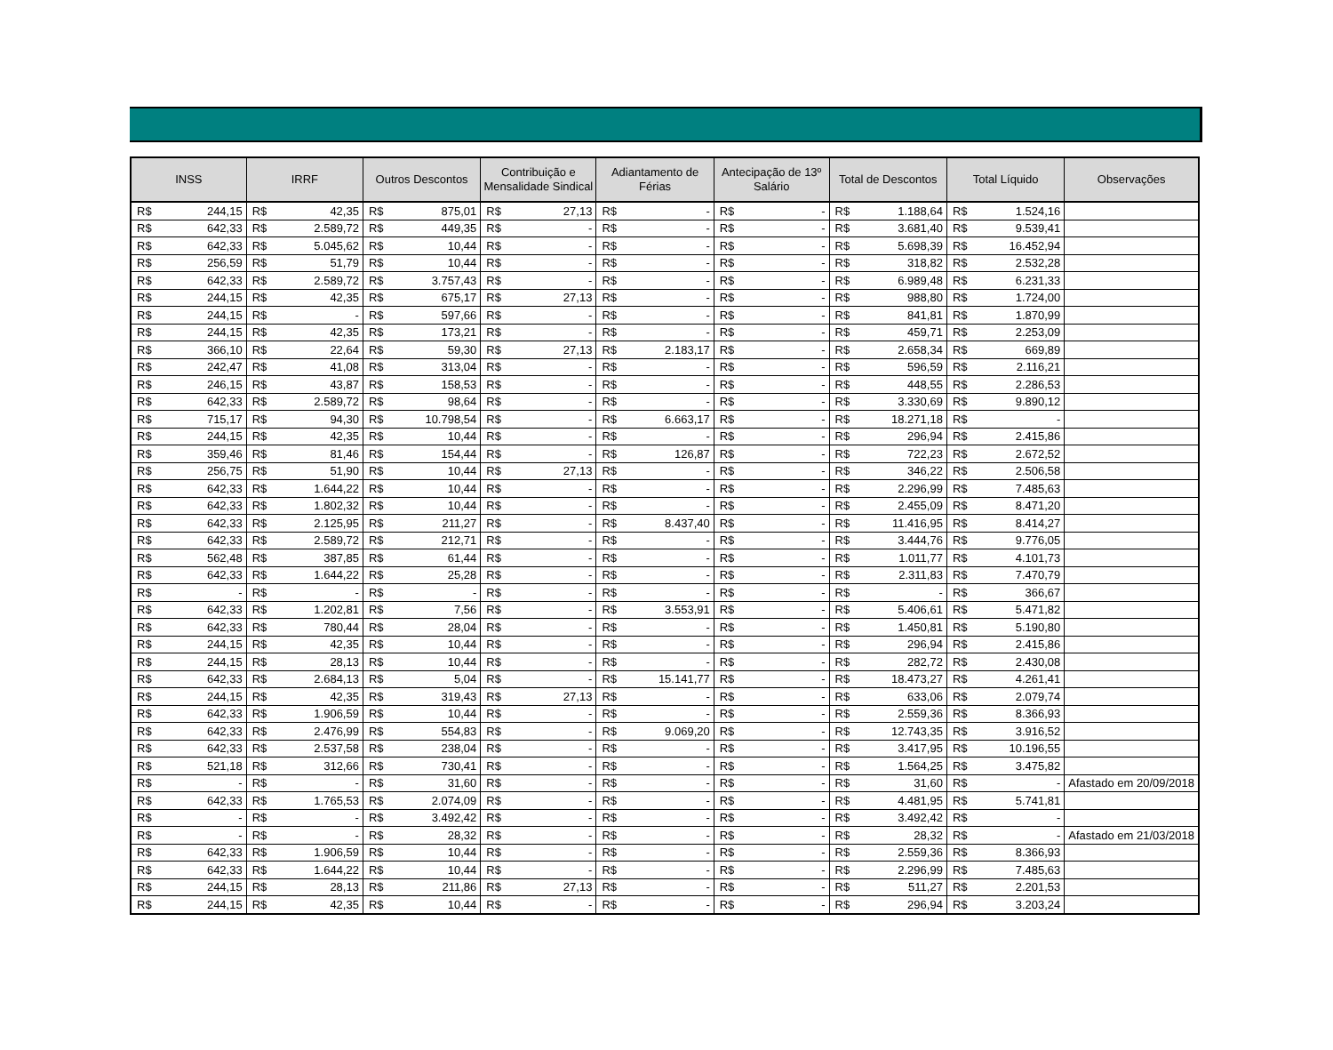| INSS | | IRRF | | Outros Descontos | | Contribuição e Mensalidade Sindical | | Adiantamento de Férias | | Antecipação de 13º Salário | | Total de Descontos | | Total Líquido | | Observações |
| --- | --- | --- | --- | --- | --- | --- | --- | --- | --- | --- | --- | --- | --- | --- | --- | --- |
| R$ | 244,15 | R$ | 42,35 | R$ | 875,01 | R$ | 27,13 | R$ | - | R$ | - | R$ | 1.188,64 | R$ | 1.524,16 | |
| R$ | 642,33 | R$ | 2.589,72 | R$ | 449,35 | R$ | - | R$ | - | R$ | - | R$ | 3.681,40 | R$ | 9.539,41 | |
| R$ | 642,33 | R$ | 5.045,62 | R$ | 10,44 | R$ | - | R$ | - | R$ | - | R$ | 5.698,39 | R$ | 16.452,94 | |
| R$ | 256,59 | R$ | 51,79 | R$ | 10,44 | R$ | - | R$ | - | R$ | - | R$ | 318,82 | R$ | 2.532,28 | |
| R$ | 642,33 | R$ | 2.589,72 | R$ | 3.757,43 | R$ | - | R$ | - | R$ | - | R$ | 6.989,48 | R$ | 6.231,33 | |
| R$ | 244,15 | R$ | 42,35 | R$ | 675,17 | R$ | 27,13 | R$ | - | R$ | - | R$ | 988,80 | R$ | 1.724,00 | |
| R$ | 244,15 | R$ | - | R$ | 597,66 | R$ | - | R$ | - | R$ | - | R$ | 841,81 | R$ | 1.870,99 | |
| R$ | 244,15 | R$ | 42,35 | R$ | 173,21 | R$ | - | R$ | - | R$ | - | R$ | 459,71 | R$ | 2.253,09 | |
| R$ | 366,10 | R$ | 22,64 | R$ | 59,30 | R$ | 27,13 | R$ | 2.183,17 | R$ | - | R$ | 2.658,34 | R$ | 669,89 | |
| R$ | 242,47 | R$ | 41,08 | R$ | 313,04 | R$ | - | R$ | - | R$ | - | R$ | 596,59 | R$ | 2.116,21 | |
| R$ | 246,15 | R$ | 43,87 | R$ | 158,53 | R$ | - | R$ | - | R$ | - | R$ | 448,55 | R$ | 2.286,53 | |
| R$ | 642,33 | R$ | 2.589,72 | R$ | 98,64 | R$ | - | R$ | - | R$ | - | R$ | 3.330,69 | R$ | 9.890,12 | |
| R$ | 715,17 | R$ | 94,30 | R$ | 10.798,54 | R$ | - | R$ | 6.663,17 | R$ | - | R$ | 18.271,18 | R$ | - | |
| R$ | 244,15 | R$ | 42,35 | R$ | 10,44 | R$ | - | R$ | - | R$ | - | R$ | 296,94 | R$ | 2.415,86 | |
| R$ | 359,46 | R$ | 81,46 | R$ | 154,44 | R$ | - | R$ | 126,87 | R$ | - | R$ | 722,23 | R$ | 2.672,52 | |
| R$ | 256,75 | R$ | 51,90 | R$ | 10,44 | R$ | 27,13 | R$ | - | R$ | - | R$ | 346,22 | R$ | 2.506,58 | |
| R$ | 642,33 | R$ | 1.644,22 | R$ | 10,44 | R$ | - | R$ | - | R$ | - | R$ | 2.296,99 | R$ | 7.485,63 | |
| R$ | 642,33 | R$ | 1.802,32 | R$ | 10,44 | R$ | - | R$ | - | R$ | - | R$ | 2.455,09 | R$ | 8.471,20 | |
| R$ | 642,33 | R$ | 2.125,95 | R$ | 211,27 | R$ | - | R$ | 8.437,40 | R$ | - | R$ | 11.416,95 | R$ | 8.414,27 | |
| R$ | 642,33 | R$ | 2.589,72 | R$ | 212,71 | R$ | - | R$ | - | R$ | - | R$ | 3.444,76 | R$ | 9.776,05 | |
| R$ | 562,48 | R$ | 387,85 | R$ | 61,44 | R$ | - | R$ | - | R$ | - | R$ | 1.011,77 | R$ | 4.101,73 | |
| R$ | 642,33 | R$ | 1.644,22 | R$ | 25,28 | R$ | - | R$ | - | R$ | - | R$ | 2.311,83 | R$ | 7.470,79 | |
| R$ | - | R$ | - | R$ | - | R$ | - | R$ | - | R$ | - | R$ | - | R$ | 366,67 | |
| R$ | 642,33 | R$ | 1.202,81 | R$ | 7,56 | R$ | - | R$ | 3.553,91 | R$ | - | R$ | 5.406,61 | R$ | 5.471,82 | |
| R$ | 642,33 | R$ | 780,44 | R$ | 28,04 | R$ | - | R$ | - | R$ | - | R$ | 1.450,81 | R$ | 5.190,80 | |
| R$ | 244,15 | R$ | 42,35 | R$ | 10,44 | R$ | - | R$ | - | R$ | - | R$ | 296,94 | R$ | 2.415,86 | |
| R$ | 244,15 | R$ | 28,13 | R$ | 10,44 | R$ | - | R$ | - | R$ | - | R$ | 282,72 | R$ | 2.430,08 | |
| R$ | 642,33 | R$ | 2.684,13 | R$ | 5,04 | R$ | - | R$ | 15.141,77 | R$ | - | R$ | 18.473,27 | R$ | 4.261,41 | |
| R$ | 244,15 | R$ | 42,35 | R$ | 319,43 | R$ | 27,13 | R$ | - | R$ | - | R$ | 633,06 | R$ | 2.079,74 | |
| R$ | 642,33 | R$ | 1.906,59 | R$ | 10,44 | R$ | - | R$ | - | R$ | - | R$ | 2.559,36 | R$ | 8.366,93 | |
| R$ | 642,33 | R$ | 2.476,99 | R$ | 554,83 | R$ | - | R$ | 9.069,20 | R$ | - | R$ | 12.743,35 | R$ | 3.916,52 | |
| R$ | 642,33 | R$ | 2.537,58 | R$ | 238,04 | R$ | - | R$ | - | R$ | - | R$ | 3.417,95 | R$ | 10.196,55 | |
| R$ | 521,18 | R$ | 312,66 | R$ | 730,41 | R$ | - | R$ | - | R$ | - | R$ | 1.564,25 | R$ | 3.475,82 | |
| R$ | - | R$ | - | R$ | 31,60 | R$ | - | R$ | - | R$ | - | R$ | 31,60 | R$ | - | Afastado em 20/09/2018 |
| R$ | 642,33 | R$ | 1.765,53 | R$ | 2.074,09 | R$ | - | R$ | - | R$ | - | R$ | 4.481,95 | R$ | 5.741,81 | |
| R$ | - | R$ | - | R$ | 3.492,42 | R$ | - | R$ | - | R$ | - | R$ | 3.492,42 | R$ | - | |
| R$ | - | R$ | - | R$ | 28,32 | R$ | - | R$ | - | R$ | - | R$ | 28,32 | R$ | - | Afastado em 21/03/2018 |
| R$ | 642,33 | R$ | 1.906,59 | R$ | 10,44 | R$ | - | R$ | - | R$ | - | R$ | 2.559,36 | R$ | 8.366,93 | |
| R$ | 642,33 | R$ | 1.644,22 | R$ | 10,44 | R$ | - | R$ | - | R$ | - | R$ | 2.296,99 | R$ | 7.485,63 | |
| R$ | 244,15 | R$ | 28,13 | R$ | 211,86 | R$ | 27,13 | R$ | - | R$ | - | R$ | 511,27 | R$ | 2.201,53 | |
| R$ | 244,15 | R$ | 42,35 | R$ | 10,44 | R$ | - | R$ | - | R$ | - | R$ | 296,94 | R$ | 3.203,24 | |